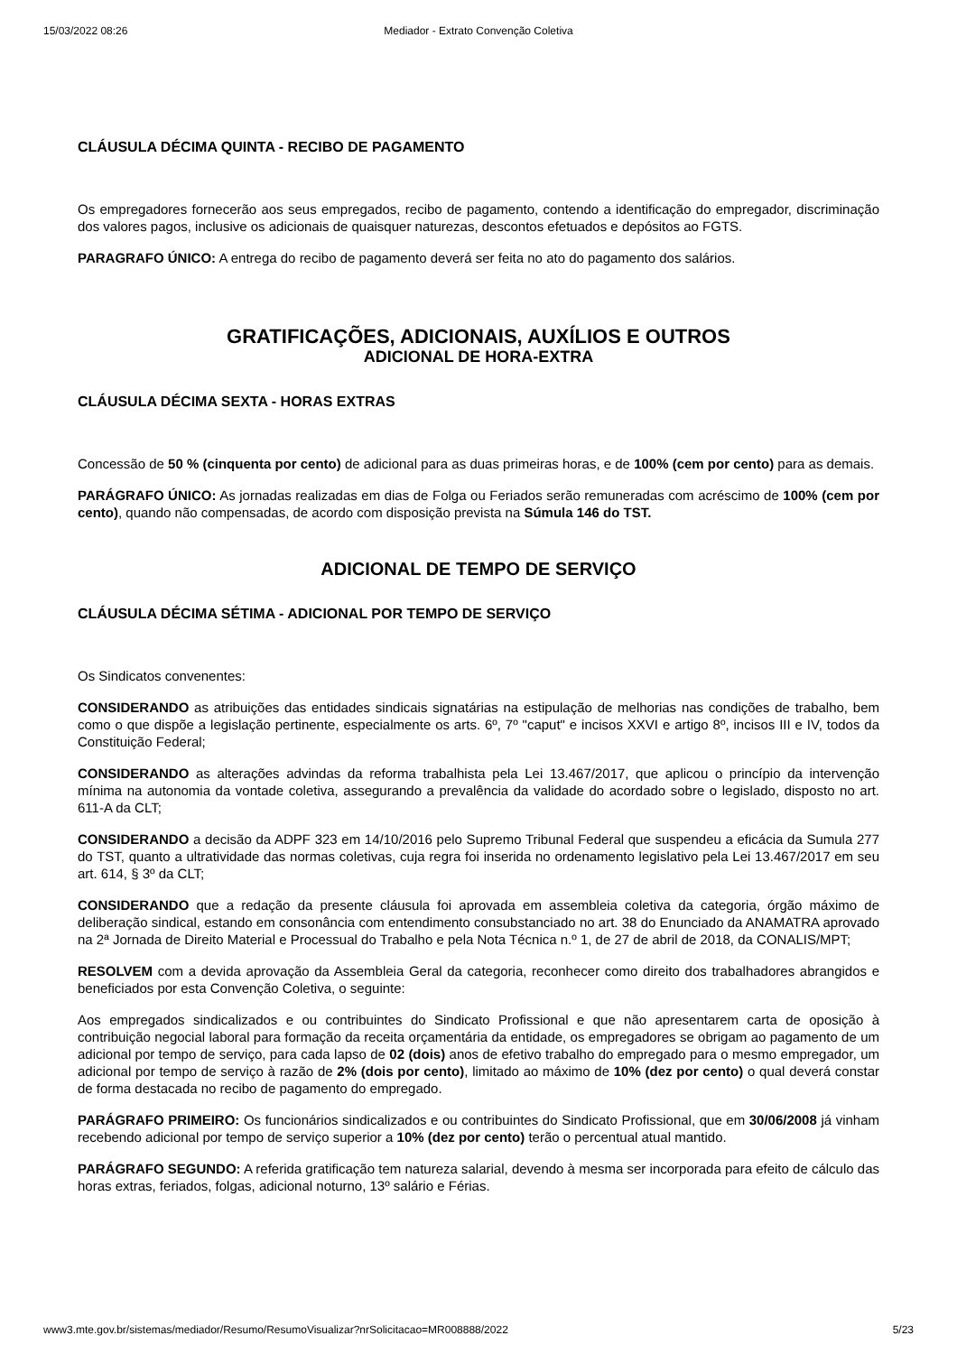15/03/2022 08:26 Mediador - Extrato Convenção Coletiva
CLÁUSULA DÉCIMA QUINTA - RECIBO DE PAGAMENTO
Os empregadores fornecerão aos seus empregados, recibo de pagamento, contendo a identificação do empregador, discriminação dos valores pagos, inclusive os adicionais de quaisquer naturezas, descontos efetuados e depósitos ao FGTS.
PARAGRAFO ÚNICO: A entrega do recibo de pagamento deverá ser feita no ato do pagamento dos salários.
GRATIFICAÇÕES, ADICIONAIS, AUXÍLIOS E OUTROS
ADICIONAL DE HORA-EXTRA
CLÁUSULA DÉCIMA SEXTA - HORAS EXTRAS
Concessão de 50 % (cinquenta por cento) de adicional para as duas primeiras horas, e de 100% (cem por cento) para as demais.
PARÁGRAFO ÚNICO: As jornadas realizadas em dias de Folga ou Feriados serão remuneradas com acréscimo de 100% (cem por cento), quando não compensadas, de acordo com disposição prevista na Súmula 146 do TST.
ADICIONAL DE TEMPO DE SERVIÇO
CLÁUSULA DÉCIMA SÉTIMA - ADICIONAL POR TEMPO DE SERVIÇO
Os Sindicatos convenentes:
CONSIDERANDO as atribuições das entidades sindicais signatárias na estipulação de melhorias nas condições de trabalho, bem como o que dispõe a legislação pertinente, especialmente os arts. 6º, 7º "caput" e incisos XXVI e artigo 8º, incisos III e IV, todos da Constituição Federal;
CONSIDERANDO as alterações advindas da reforma trabalhista pela Lei 13.467/2017, que aplicou o princípio da intervenção mínima na autonomia da vontade coletiva, assegurando a prevalência da validade do acordado sobre o legislado, disposto no art. 611-A da CLT;
CONSIDERANDO a decisão da ADPF 323 em 14/10/2016 pelo Supremo Tribunal Federal que suspendeu a eficácia da Sumula 277 do TST, quanto a ultratividade das normas coletivas, cuja regra foi inserida no ordenamento legislativo pela Lei 13.467/2017 em seu art. 614, § 3º da CLT;
CONSIDERANDO que a redação da presente cláusula foi aprovada em assembleia coletiva da categoria, órgão máximo de deliberação sindical, estando em consonância com entendimento consubstanciado no art. 38 do Enunciado da ANAMATRA aprovado na 2ª Jornada de Direito Material e Processual do Trabalho e pela Nota Técnica n.º 1, de 27 de abril de 2018, da CONALIS/MPT;
RESOLVEM com a devida aprovação da Assembleia Geral da categoria, reconhecer como direito dos trabalhadores abrangidos e beneficiados por esta Convenção Coletiva, o seguinte:
Aos empregados sindicalizados e ou contribuintes do Sindicato Profissional e que não apresentarem carta de oposição à contribuição negocial laboral para formação da receita orçamentária da entidade, os empregadores se obrigam ao pagamento de um adicional por tempo de serviço, para cada lapso de 02 (dois) anos de efetivo trabalho do empregado para o mesmo empregador, um adicional por tempo de serviço à razão de 2% (dois por cento), limitado ao máximo de 10% (dez por cento) o qual deverá constar de forma destacada no recibo de pagamento do empregado.
PARÁGRAFO PRIMEIRO: Os funcionários sindicalizados e ou contribuintes do Sindicato Profissional, que em 30/06/2008 já vinham recebendo adicional por tempo de serviço superior a 10% (dez por cento) terão o percentual atual mantido.
PARÁGRAFO SEGUNDO: A referida gratificação tem natureza salarial, devendo à mesma ser incorporada para efeito de cálculo das horas extras, feriados, folgas, adicional noturno, 13º salário e Férias.
www3.mte.gov.br/sistemas/mediador/Resumo/ResumoVisualizar?nrSolicitacao=MR008888/2022 5/23